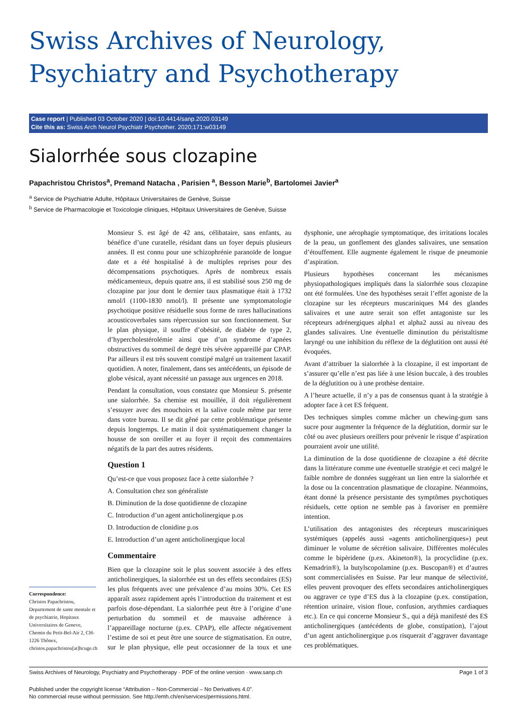Swiss Archives of Neurology,
Psychiatry and Psychotherapy
Case report | Published 03 October 2020 | doi:10.4414/sanp.2020.03149
Cite this as: Swiss Arch Neurol Psychiatr Psychother. 2020;171:w03149
Sialorrhée sous clozapine
Papachristou Christos<sup>a</sup>, Premand Natacha , Parisien <sup>a</sup>, Besson Marie<sup>b</sup>, Bartolomei Javier<sup>a</sup>
<sup>a</sup> Service de Psychiatrie Adulte, Hôpitaux Universitaires de Genève, Suisse
<sup>b</sup> Service de Pharmacologie et Toxicologie cliniques, Hôpitaux Universitaires de Genève, Suisse
Correspondence:
Christos Papachristou, Departement de sante mentale et de psychiatrie, Hopitaux Universitaires de Geneve, Chemin du Petit-Bel-Air 2, CH-1226 Thônex, christos.papachristou[at]hcuge.ch
Monsieur S. est âgé de 42 ans, célibataire, sans enfants, au bénéfice d’une curatelle, résidant dans un foyer depuis plusieurs années. Il est connu pour une schizophrénie paranoïde de longue date et a été hospitalisé à de multiples reprises pour des décompensations psychotiques. Après de nombreux essais médicamenteux, depuis quatre ans, il est stabilisé sous 250 mg de clozapine par jour dont le dernier taux plasmatique était à 1732 nmol/l (1100-1830 nmol/l). Il présente une symptomatologie psychotique positive résiduelle sous forme de rares hallucinations acousticoverbales sans répercussion sur son fonctionnement. Sur le plan physique, il souffre d’obésité, de diabète de type 2, d’hypercholestérolémie ainsi que d’un syndrome d’apnées obstructives du sommeil de degré très sévère appareillé par CPAP. Par ailleurs il est très souvent constipé malgré un traitement laxatif quotidien. A noter, finalement, dans ses antécédents, un épisode de globe vésical, ayant nécessité un passage aux urgences en 2018.
Pendant la consultation, vous constatez que Monsieur S. présente une sialorrhée. Sa chemise est mouillée, il doit régulièrement s’essuyer avec des mouchoirs et la salive coule même par terre dans votre bureau. Il se dit gêné par cette problématique présente depuis longtemps. Le matin il doit systématiquement changer la housse de son oreiller et au foyer il reçoit des commentaires négatifs de la part des autres résidents.
Question 1
Qu’est-ce que vous proposez face à cette sialorrhée ?
A. Consultation chez son généraliste
B. Diminution de la dose quotidienne de clozapine
C. Introduction d’un agent anticholinergique p.os
D. Introduction de clonidine p.os
E. Introduction d’un agent anticholinergique local
Commentaire
Bien que la clozapine soit le plus souvent associée à des effets anticholinergiques, la sialorrhée est un des effets secondaires (ES) les plus fréquents avec une prévalence d’au moins 30%. Cet ES apparaît assez rapidement après l’introduction du traitement et est parfois dose-dépendant. La sialorrhée peut être à l’origine d’une perturbation du sommeil et de mauvaise adhérence à l’appareillage nocturne (p.ex. CPAP), elle affecte négativement l’estime de soi et peut être une source de stigmatisation. En outre, sur le plan physique, elle peut occasionner de la toux et une dysphonie, une aérophagie symptomatique, des irritations locales de la peau, un gonflement des glandes salivaires, une sensation d’étouffement. Elle augmente également le risque de pneumonie d’aspiration.
Plusieurs hypothèses concernant les mécanismes physiopathologiques impliqués dans la sialorrhée sous clozapine ont été formulées. Une des hypothèses serait l’effet agoniste de la clozapine sur les récepteurs muscariniques M4 des glandes salivaires et une autre serait son effet antagoniste sur les récepteurs adrénergiques alpha1 et alpha2 aussi au niveau des glandes salivaires. Une éventuelle diminution du péristaltisme laryngé ou une inhibition du réflexe de la déglutition ont aussi été évoquées.
Avant d’attribuer la sialorrhée à la clozapine, il est important de s’assurer qu’elle n’est pas liée à une lésion buccale, à des troubles de la déglutition ou à une prothèse dentaire.
A l’heure actuelle, il n’y a pas de consensus quant à la stratégie à adopter face à cet ES fréquent.
Des techniques simples comme mâcher un chewing-gum sans sucre pour augmenter la fréquence de la déglutition, dormir sur le côté ou avec plusieurs oreillers pour prévenir le risque d’aspiration pourraient avoir une utilité.
La diminution de la dose quotidienne de clozapine a été décrite dans la littérature comme une éventuelle stratégie et ceci malgré le faible nombre de données suggérant un lien entre la sialorrhée et la dose ou la concentration plasmatique de clozapine. Néanmoins, étant donné la présence persistante des symptômes psychotiques résiduels, cette option ne semble pas à favoriser en première intention.
L’utilisation des antagonistes des récepteurs muscariniques systémiques (appelés aussi «agents anticholinergiques») peut diminuer le volume de sécrétion salivaire. Différentes molécules comme le bipèridene (p.ex. Akineton®), la procyclidine (p.ex. Kemadrin®), la butylscopolamine (p.ex. Buscopan®) et d’autres sont commercialisées en Suisse. Par leur manque de sélectivité, elles peuvent provoquer des effets secondaires anticholinergiques ou aggraver ce type d’ES dus à la clozapine (p.ex. constipation, rétention urinaire, vision floue, confusion, arythmies cardiaques etc.). En ce qui concerne Monsieur S., qui a déjà manifesté des ES anticholinergiques (antécédents de globe, constipation), l’ajout d’un agent anticholinergique p.os risquerait d’aggraver davantage ces problématiques.
Swiss Archives of Neurology, Psychiatry and Psychotherapy · PDF of the online version · www.sanp.ch Page 1 of 3
Published under the copyright license “Attribution – Non-Commercial – No Derivatives 4.0”.
No commercial reuse without permission. See http://emh.ch/en/services/permissions.html.